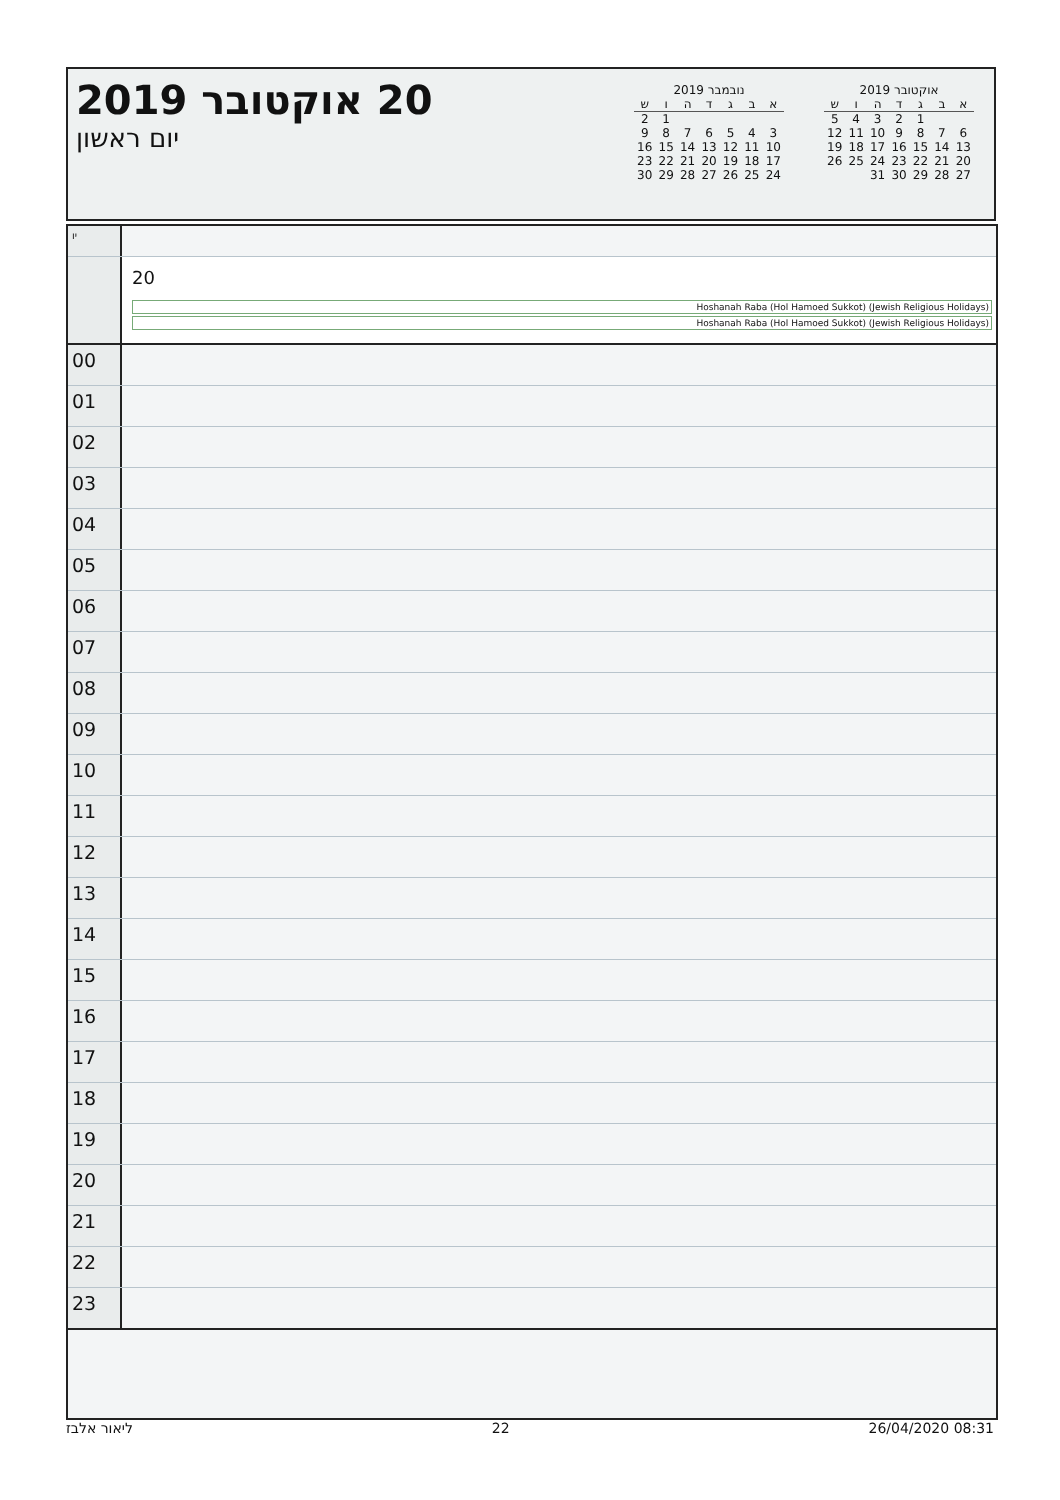20 אוקטובר 2019
יום ראשון
נובמבר 2019
| א | ב | ג | ד | ה | ו | ש |
| --- | --- | --- | --- | --- | --- | --- |
| | | | | | 1 | 2 |
| 3 | 4 | 5 | 6 | 7 | 8 | 9 |
| 10 | 11 | 12 | 13 | 14 | 15 | 16 |
| 17 | 18 | 19 | 20 | 21 | 22 | 23 |
| 24 | 25 | 26 | 27 | 28 | 29 | 30 |
אוקטובר 2019
| א | ב | ג | ד | ה | ו | ש |
| --- | --- | --- | --- | --- | --- | --- |
| | | 1 | 2 | 3 | 4 | 5 |
| 6 | 7 | 8 | 9 | 10 | 11 | 12 |
| 13 | 14 | 15 | 16 | 17 | 18 | 19 |
| 20 | 21 | 22 | 23 | 24 | 25 | 26 |
| 27 | 28 | 29 | 30 | 31 | | |
יו
20
Hoshanah Raba (Hol Hamoed Sukkot) (Jewish Religious Holidays)
Hoshanah Raba (Hol Hamoed Sukkot) (Jewish Religious Holidays)
00
01
02
03
04
05
06
07
08
09
10
11
12
13
14
15
16
17
18
19
20
21
22
23
ליאור אלבז 22 26/04/2020 08:31